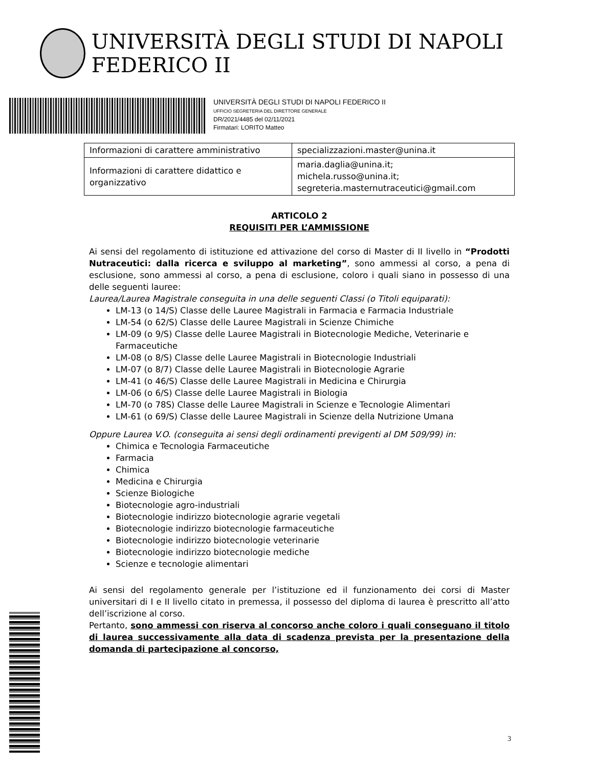UNIVERSITÀ DEGLI STUDI DI NAPOLI FEDERICO II
UNIVERSITÀ DEGLI STUDI DI NAPOLI FEDERICO II
UFFICIO SEGRETERIA DEL DIRETTORE GENERALE
DR/2021/4485 del 02/11/2021
Firmatari: LORITO Matteo
| Informazioni di carattere amministrativo | specializzazioni.master@unina.it |
| Informazioni di carattere didattico e organizzativo | maria.daglia@unina.it; michela.russo@unina.it; segreteria.masternutraceutici@gmail.com |
ARTICOLO 2
REQUISITI PER L’AMMISSIONE
Ai sensi del regolamento di istituzione ed attivazione del corso di Master di II livello in “Prodotti Nutraceutici: dalla ricerca e sviluppo al marketing”, sono ammessi al corso, a pena di esclusione, sono ammessi al corso, a pena di esclusione, coloro i quali siano in possesso di una delle seguenti lauree:
Laurea/Laurea Magistrale conseguita in una delle seguenti Classi (o Titoli equiparati):
LM-13 (o 14/S) Classe delle Lauree Magistrali in Farmacia e Farmacia Industriale
LM-54 (o 62/S) Classe delle Lauree Magistrali in Scienze Chimiche
LM-09 (o 9/S) Classe delle Lauree Magistrali in Biotecnologie Mediche, Veterinarie e Farmaceutiche
LM-08 (o 8/S) Classe delle Lauree Magistrali in Biotecnologie Industriali
LM-07 (o 8/7) Classe delle Lauree Magistrali in Biotecnologie Agrarie
LM-41 (o 46/S) Classe delle Lauree Magistrali in Medicina e Chirurgia
LM-06 (o 6/S) Classe delle Lauree Magistrali in Biologia
LM-70 (o 78S) Classe delle Lauree Magistrali in Scienze e Tecnologie Alimentari
LM-61 (o 69/S) Classe delle Lauree Magistrali in Scienze della Nutrizione Umana
Oppure Laurea V.O. (conseguita ai sensi degli ordinamenti previgenti al DM 509/99) in:
Chimica e Tecnologia Farmaceutiche
Farmacia
Chimica
Medicina e Chirurgia
Scienze Biologiche
Biotecnologie agro-industriali
Biotecnologie indirizzo biotecnologie agrarie vegetali
Biotecnologie indirizzo biotecnologie farmaceutiche
Biotecnologie indirizzo biotecnologie veterinarie
Biotecnologie indirizzo biotecnologie mediche
Scienze e tecnologie alimentari
Ai sensi del regolamento generale per l’istituzione ed il funzionamento dei corsi di Master universitari di I e II livello citato in premessa, il possesso del diploma di laurea è prescritto all’atto dell’iscrizione al corso.
Pertanto, sono ammessi con riserva al concorso anche coloro i quali conseguano il titolo di laurea successivamente alla data di scadenza prevista per la presentazione della domanda di partecipazione al concorso,
3